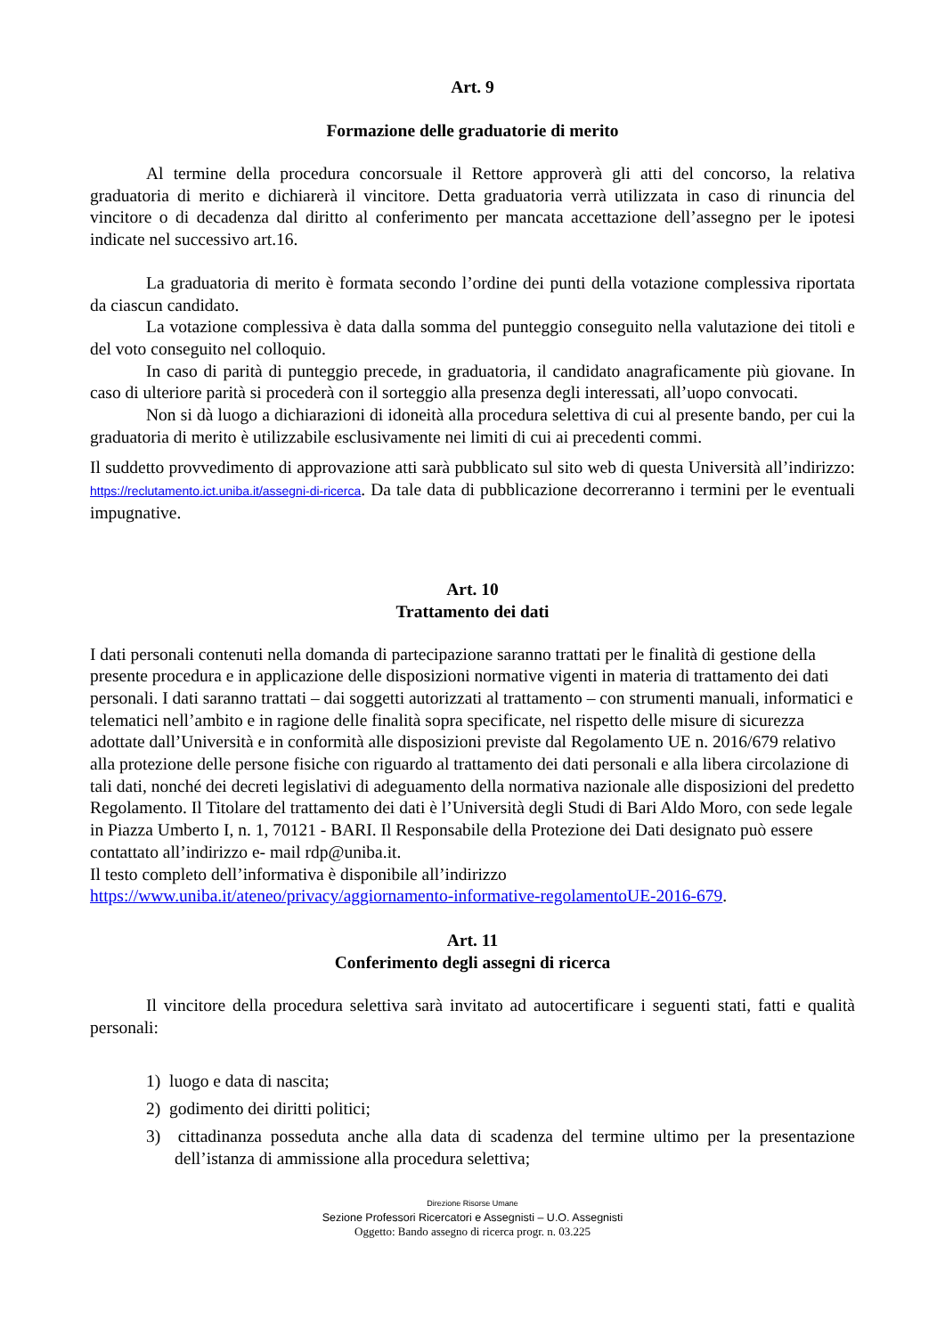Art. 9
Formazione delle graduatorie di merito
Al termine della procedura concorsuale il Rettore approverà gli atti del concorso, la relativa graduatoria di merito e dichiarerà il vincitore. Detta graduatoria verrà utilizzata in caso di rinuncia del vincitore o di decadenza dal diritto al conferimento per mancata accettazione dell’assegno per le ipotesi indicate nel successivo art.16.
La graduatoria di merito è formata secondo l’ordine dei punti della votazione complessiva riportata da ciascun candidato.
La votazione complessiva è data dalla somma del punteggio conseguito nella valutazione dei titoli e del voto conseguito nel colloquio.
In caso di parità di punteggio precede, in graduatoria, il candidato anagraficamente più giovane. In caso di ulteriore parità si procederà con il sorteggio alla presenza degli interessati, all’uopo convocati.
Non si dà luogo a dichiarazioni di idoneità alla procedura selettiva di cui al presente bando, per cui la graduatoria di merito è utilizzabile esclusivamente nei limiti di cui ai precedenti commi.
Il suddetto provvedimento di approvazione atti sarà pubblicato sul sito web di questa Università all’indirizzo: https://reclutamento.ict.uniba.it/assegni-di-ricerca. Da tale data di pubblicazione decorreranno i termini per le eventuali impugnative.
Art. 10
Trattamento dei dati
I dati personali contenuti nella domanda di partecipazione saranno trattati per le finalità di gestione della presente procedura e in applicazione delle disposizioni normative vigenti in materia di trattamento dei dati personali. I dati saranno trattati – dai soggetti autorizzati al trattamento – con strumenti manuali, informatici e telematici nell’ambito e in ragione delle finalità sopra specificate, nel rispetto delle misure di sicurezza adottate dall’Università e in conformità alle disposizioni previste dal Regolamento UE n. 2016/679 relativo alla protezione delle persone fisiche con riguardo al trattamento dei dati personali e alla libera circolazione di tali dati, nonché dei decreti legislativi di adeguamento della normativa nazionale alle disposizioni del predetto Regolamento. Il Titolare del trattamento dei dati è l’Università degli Studi di Bari Aldo Moro, con sede legale in Piazza Umberto I, n. 1, 70121 - BARI. Il Responsabile della Protezione dei Dati designato può essere contattato all’indirizzo e- mail rdp@uniba.it.
Il testo completo dell’informativa è disponibile all’indirizzo
https://www.uniba.it/ateneo/privacy/aggiornamento-informative-regolamentoUE-2016-679.
Art. 11
Conferimento degli assegni di ricerca
Il vincitore della procedura selettiva sarà invitato ad autocertificare i seguenti stati, fatti e qualità personali:
1) luogo e data di nascita;
2) godimento dei diritti politici;
3) cittadinanza posseduta anche alla data di scadenza del termine ultimo per la presentazione dell’istanza di ammissione alla procedura selettiva;
Direzione Risorse Umane
Sezione Professori Ricercatori e Assegnisti – U.O. Assegnisti
Oggetto: Bando assegno di ricerca progr. n. 03.225